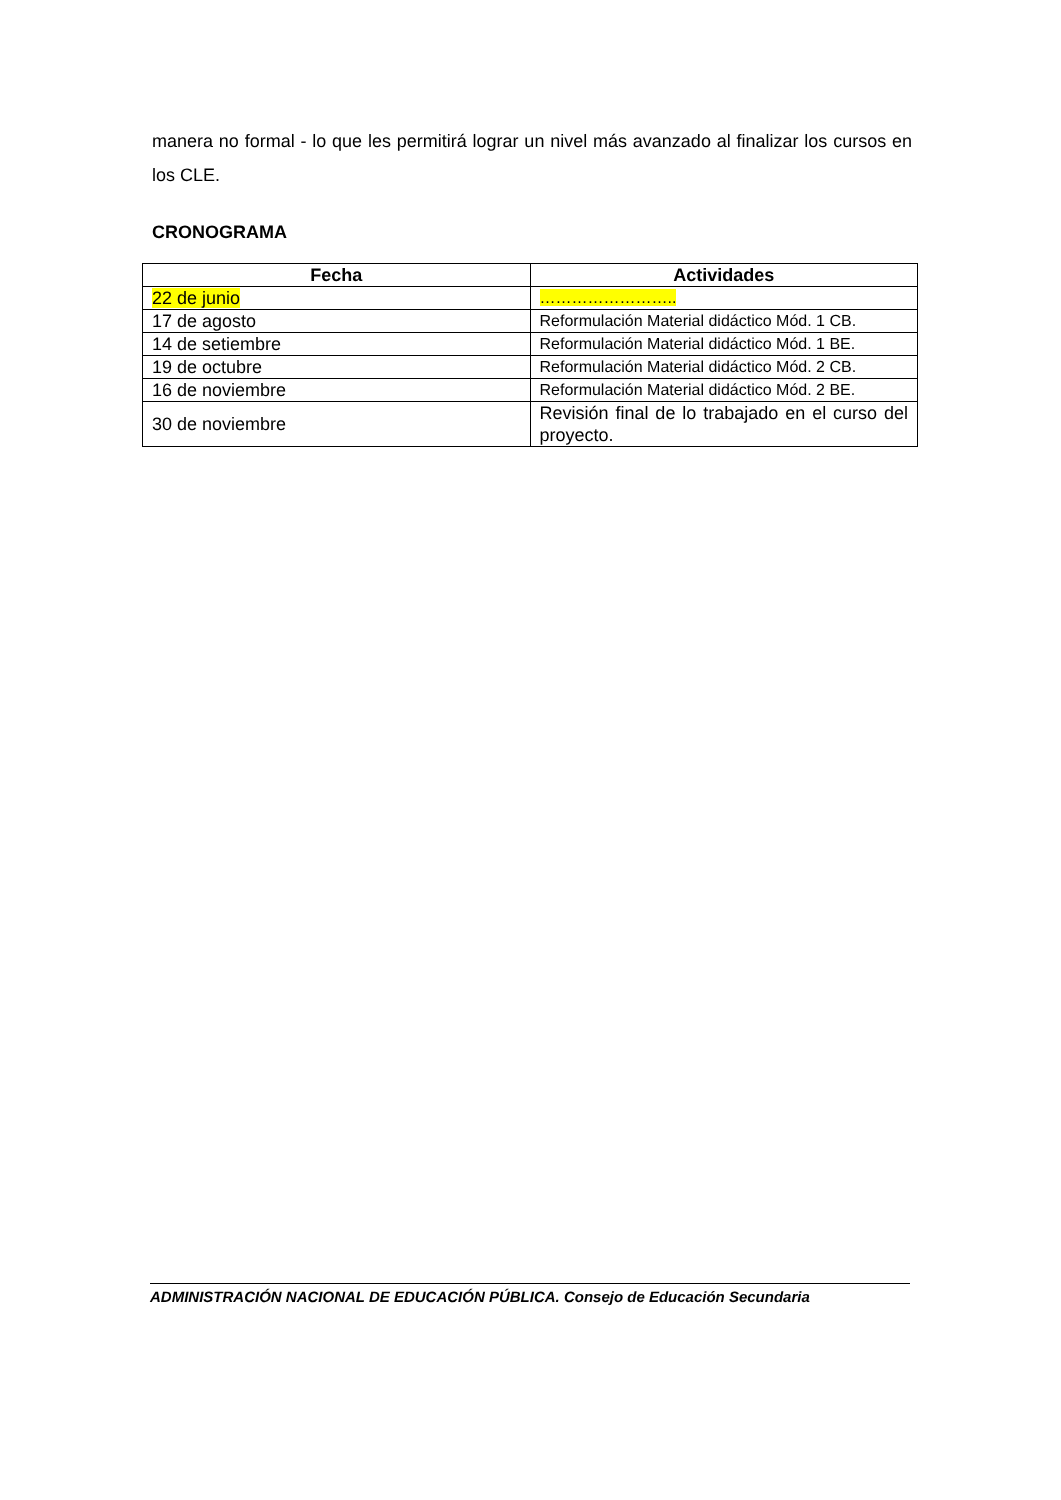manera no formal - lo que les permitirá lograr un nivel más avanzado al finalizar los cursos en los CLE.
CRONOGRAMA
| Fecha | Actividades |
| --- | --- |
| 22 de junio | …………………….. |
| 17 de agosto | Reformulación Material didáctico Mód. 1 CB. |
| 14 de setiembre | Reformulación Material didáctico Mód. 1 BE. |
| 19 de octubre | Reformulación Material didáctico Mód. 2 CB. |
| 16 de noviembre | Reformulación Material didáctico Mód. 2 BE. |
| 30 de noviembre | Revisión final de lo trabajado en el curso del proyecto. |
ADMINISTRACIÓN NACIONAL DE EDUCACIÓN PÚBLICA. Consejo de Educación Secundaria